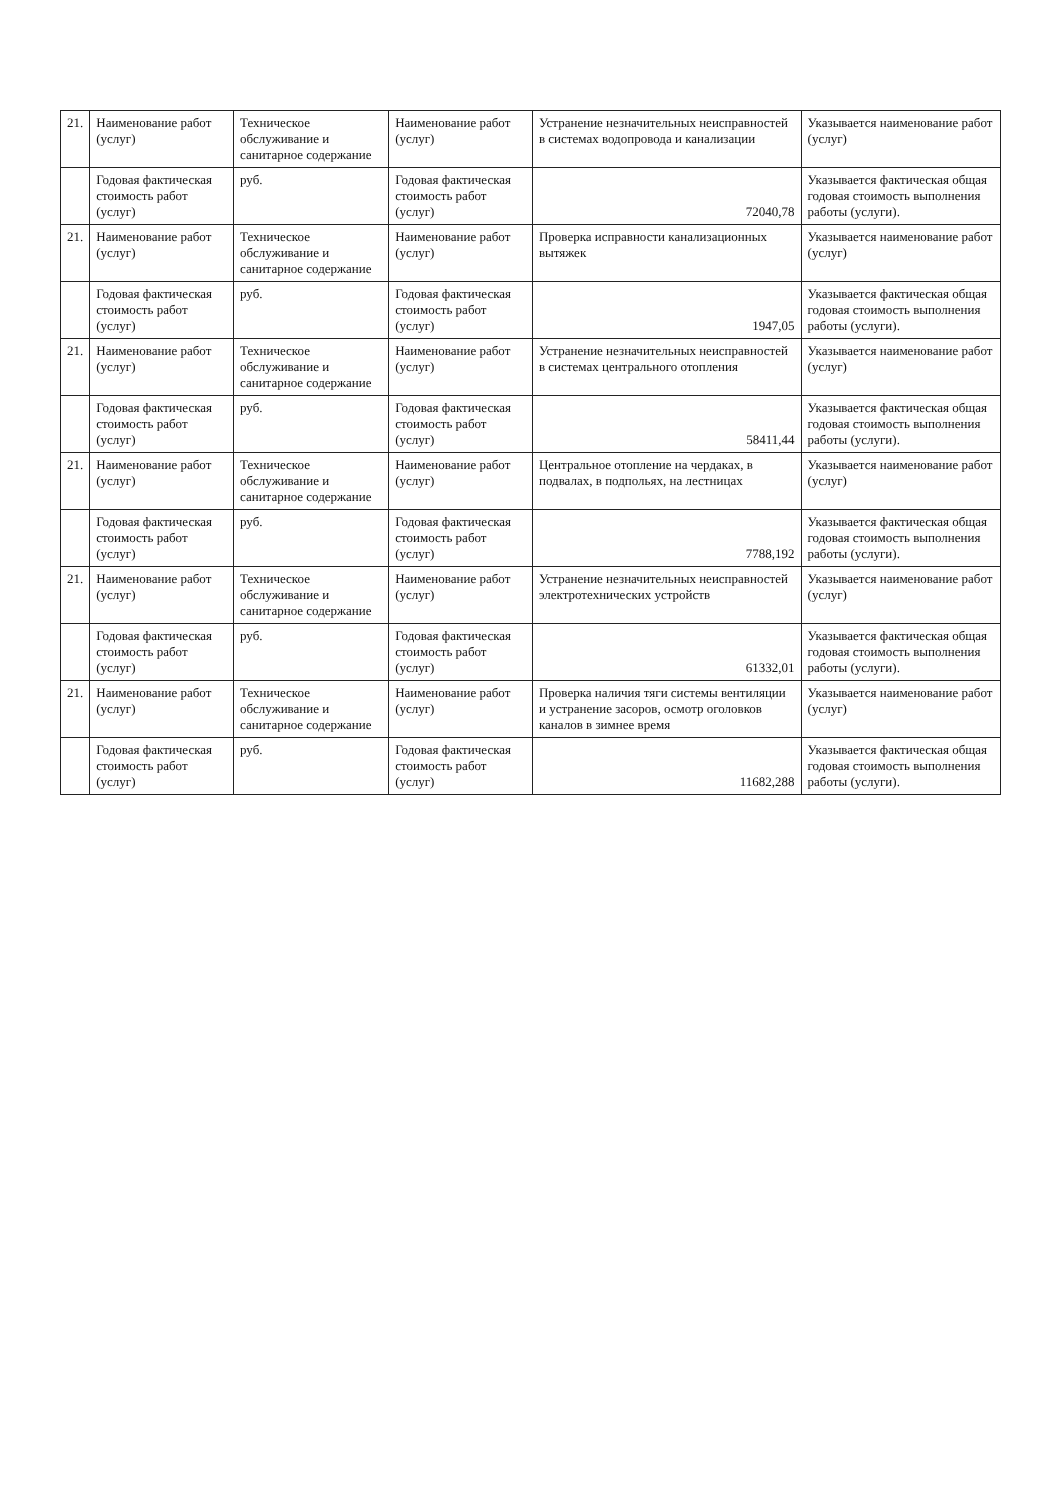| 21. | Наименование работ (услуг) | Техническое обслуживание и санитарное содержание | Наименование работ (услуг) | Устранение незначительных неисправностей в системах водопровода и канализации | Указывается наименование работ (услуг) |
| | Годовая фактическая стоимость работ (услуг) | руб. | Годовая фактическая стоимость работ (услуг) | 72040,78 | Указывается фактическая общая годовая стоимость выполнения работы (услуги). |
| 21. | Наименование работ (услуг) | Техническое обслуживание и санитарное содержание | Наименование работ (услуг) | Проверка исправности канализационных вытяжек | Указывается наименование работ (услуг) |
| | Годовая фактическая стоимость работ (услуг) | руб. | Годовая фактическая стоимость работ (услуг) | 1947,05 | Указывается фактическая общая годовая стоимость выполнения работы (услуги). |
| 21. | Наименование работ (услуг) | Техническое обслуживание и санитарное содержание | Наименование работ (услуг) | Устранение незначительных неисправностей в системах центрального отопления | Указывается наименование работ (услуг) |
| | Годовая фактическая стоимость работ (услуг) | руб. | Годовая фактическая стоимость работ (услуг) | 58411,44 | Указывается фактическая общая годовая стоимость выполнения работы (услуги). |
| 21. | Наименование работ (услуг) | Техническое обслуживание и санитарное содержание | Наименование работ (услуг) | Центральное отопление на чердаках, в подвалах, в подпольях, на лестницах | Указывается наименование работ (услуг) |
| | Годовая фактическая стоимость работ (услуг) | руб. | Годовая фактическая стоимость работ (услуг) | 7788,192 | Указывается фактическая общая годовая стоимость выполнения работы (услуги). |
| 21. | Наименование работ (услуг) | Техническое обслуживание и санитарное содержание | Наименование работ (услуг) | Устранение незначительных неисправностей электротехнических устройств | Указывается наименование работ (услуг) |
| | Годовая фактическая стоимость работ (услуг) | руб. | Годовая фактическая стоимость работ (услуг) | 61332,01 | Указывается фактическая общая годовая стоимость выполнения работы (услуги). |
| 21. | Наименование работ (услуг) | Техническое обслуживание и санитарное содержание | Наименование работ (услуг) | Проверка наличия тяги системы вентиляции и устранение засоров, осмотр оголовков каналов в зимнее время | Указывается наименование работ (услуг) |
| | Годовая фактическая стоимость работ (услуг) | руб. | Годовая фактическая стоимость работ (услуг) | 11682,288 | Указывается фактическая общая годовая стоимость выполнения работы (услуги). |